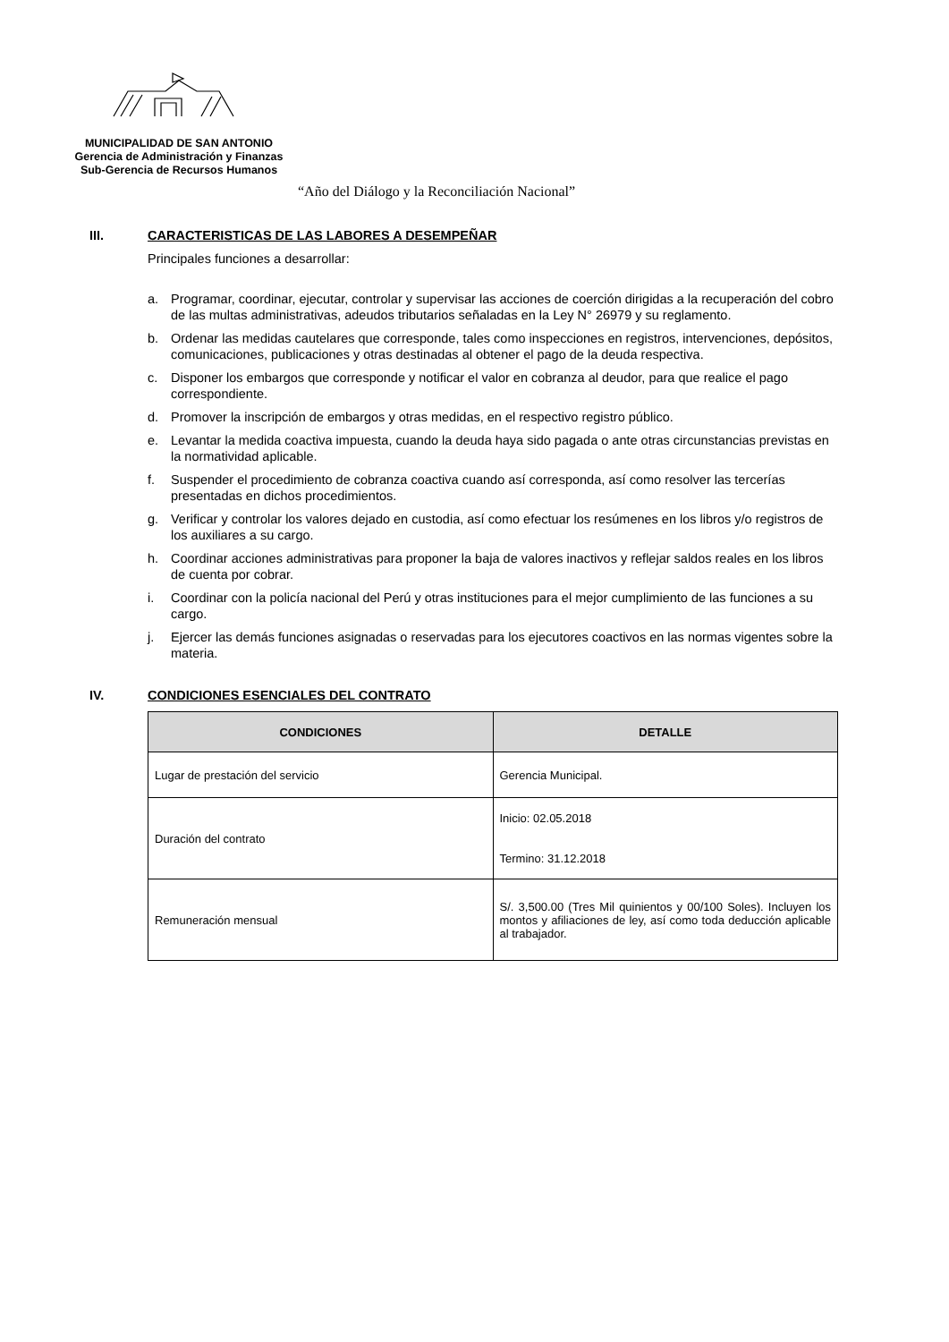MUNICIPALIDAD DE SAN ANTONIO
Gerencia de Administración y Finanzas
Sub-Gerencia de Recursos Humanos
“Año del Diálogo y la Reconciliación Nacional”
III. CARACTERISTICAS DE LAS LABORES A DESEMPEÑAR
Principales funciones a desarrollar:
a. Programar, coordinar, ejecutar, controlar y supervisar las acciones de coerción dirigidas a la recuperación del cobro de las multas administrativas, adeudos tributarios señaladas en la Ley N° 26979 y su reglamento.
b. Ordenar las medidas cautelares que corresponde, tales como inspecciones en registros, intervenciones, depósitos, comunicaciones, publicaciones y otras destinadas al obtener el pago de la deuda respectiva.
c. Disponer los embargos que corresponde y notificar el valor en cobranza al deudor, para que realice el pago correspondiente.
d. Promover la inscripción de embargos y otras medidas, en el respectivo registro público.
e. Levantar la medida coactiva impuesta, cuando la deuda haya sido pagada o ante otras circunstancias previstas en la normatividad aplicable.
f. Suspender el procedimiento de cobranza coactiva cuando así corresponda, así como resolver las tercerías presentadas en dichos procedimientos.
g. Verificar y controlar los valores dejado en custodia, así como efectuar los resúmenes en los libros y/o registros de los auxiliares a su cargo.
h. Coordinar acciones administrativas para proponer la baja de valores inactivos y reflejar saldos reales en los libros de cuenta por cobrar.
i. Coordinar con la policía nacional del Perú y otras instituciones para el mejor cumplimiento de las funciones a su cargo.
j. Ejercer las demás funciones asignadas o reservadas para los ejecutores coactivos en las normas vigentes sobre la materia.
IV. CONDICIONES ESENCIALES DEL CONTRATO
| CONDICIONES | DETALLE |
| --- | --- |
| Lugar de prestación del servicio | Gerencia Municipal. |
| Duración del contrato | Inicio: 02.05.2018 Termino: 31.12.2018 |
| Remuneración mensual | S/. 3,500.00 (Tres Mil quinientos y 00/100 Soles). Incluyen los montos y afiliaciones de ley, así como toda deducción aplicable al trabajador. |